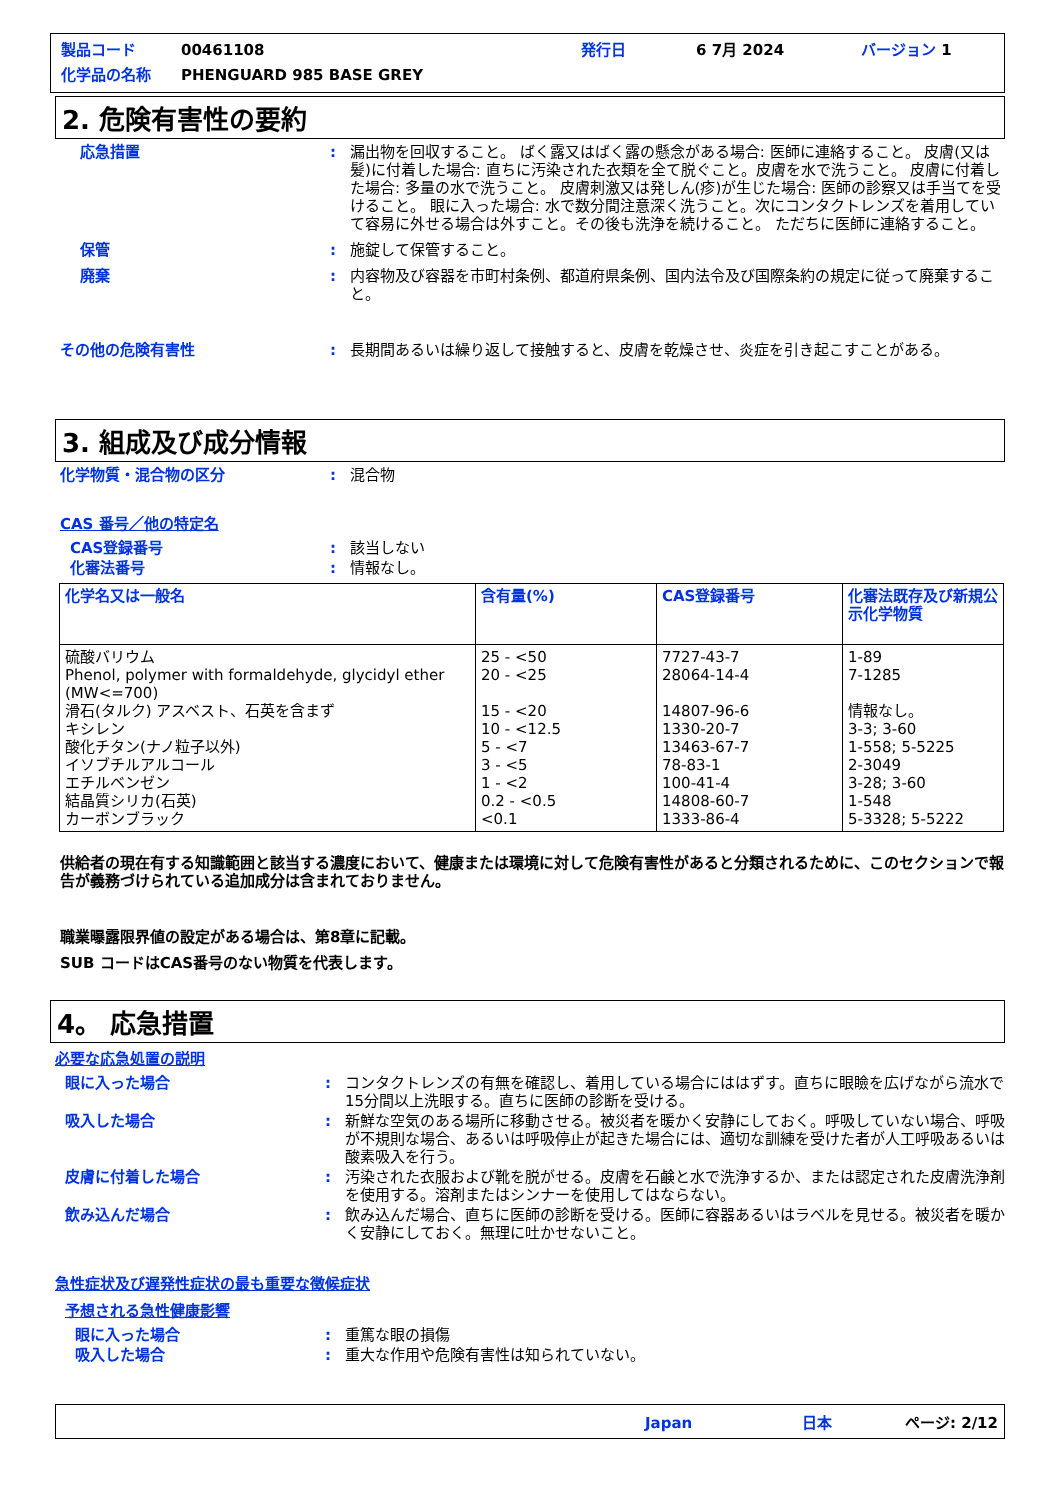製品コード 00461108 発行日 6 7月 2024 バージョン 1
化学品の名称 PHENGUARD 985 BASE GREY
2. 危険有害性の要約
応急措置: 漏出物を回収すること。 ばく露又はばく露の懸念がある場合: 医師に連絡すること。 皮膚(又は髪)に付着した場合: 直ちに汚染された衣類を全て脱ぐこと。皮膚を水で洗うこと。 皮膚に付着した場合: 多量の水で洗うこと。 皮膚刺激又は発しん(疹)が生じた場合: 医師の診察又は手当てを受けること。 眼に入った場合: 水で数分間注意深く洗うこと。次にコンタクトレンズを着用していて容易に外せる場合は外すこと。その後も洗浄を続けること。 ただちに医師に連絡すること。
保管: 施錠して保管すること。
廃棄: 内容物及び容器を市町村条例、都道府県条例、国内法令及び国際条約の規定に従って廃棄すること。
その他の危険有害性: 長期間あるいは繰り返して接触すると、皮膚を乾燥させ、炎症を引き起こすことがある。
3. 組成及び成分情報
化学物質・混合物の区分: 混合物
CAS 番号／他の特定名
CAS登録番号: 該当しない
化審法番号: 情報なし。
| 化学名又は一般名 | 含有量(%) | CAS登録番号 | 化審法既存及び新規公示化学物質 |
| --- | --- | --- | --- |
| 硫酸バリウム Phenol, polymer with formaldehyde, glycidyl ether (MW<=700) 滑石(タルク) アスベスト、石英を含まず キシレン 酸化チタン(ナノ粒子以外) イソブチルアルコール エチルベンゼン 結晶質シリカ(石英) カーボンブラック | 25 - <50 20 - <25 15 - <20 10 - <12.5 5 - <7 3 - <5 1 - <2 0.2 - <0.5 <0.1 | 7727-43-7 28064-14-4 14807-96-6 1330-20-7 13463-67-7 78-83-1 100-41-4 14808-60-7 1333-86-4 | 1-89 7-1285 情報なし。 3-3; 3-60 1-558; 5-5225 2-3049 3-28; 3-60 1-548 5-3328; 5-5222 |
供給者の現在有する知識範囲と該当する濃度において、健康または環境に対して危険有害性があると分類されるために、このセクションで報告が義務づけられている追加成分は含まれておりません。
職業曝露限界値の設定がある場合は、第8章に記載。
SUB コードはCAS番号のない物質を代表します。
4。 応急措置
必要な応急処置の説明
眼に入った場合: コンタクトレンズの有無を確認し、着用している場合にははずす。直ちに眼瞼を広げながら流水で15分間以上洗眼する。直ちに医師の診断を受ける。
吸入した場合: 新鮮な空気のある場所に移動させる。被災者を暖かく安静にしておく。呼吸していない場合、呼吸が不規則な場合、あるいは呼吸停止が起きた場合には、適切な訓練を受けた者が人工呼吸あるいは酸素吸入を行う。
皮膚に付着した場合: 汚染された衣服および靴を脱がせる。皮膚を石鹸と水で洗浄するか、または認定された皮膚洗浄剤を使用する。溶剤またはシンナーを使用してはならない。
飲み込んだ場合: 飲み込んだ場合、直ちに医師の診断を受ける。医師に容器あるいはラベルを見せる。被災者を暖かく安静にしておく。無理に吐かせないこと。
急性症状及び遅発性症状の最も重要な徴候症状
予想される急性健康影響
眼に入った場合: 重篤な眼の損傷
吸入した場合: 重大な作用や危険有害性は知られていない。
Japan 日本 ページ: 2/12